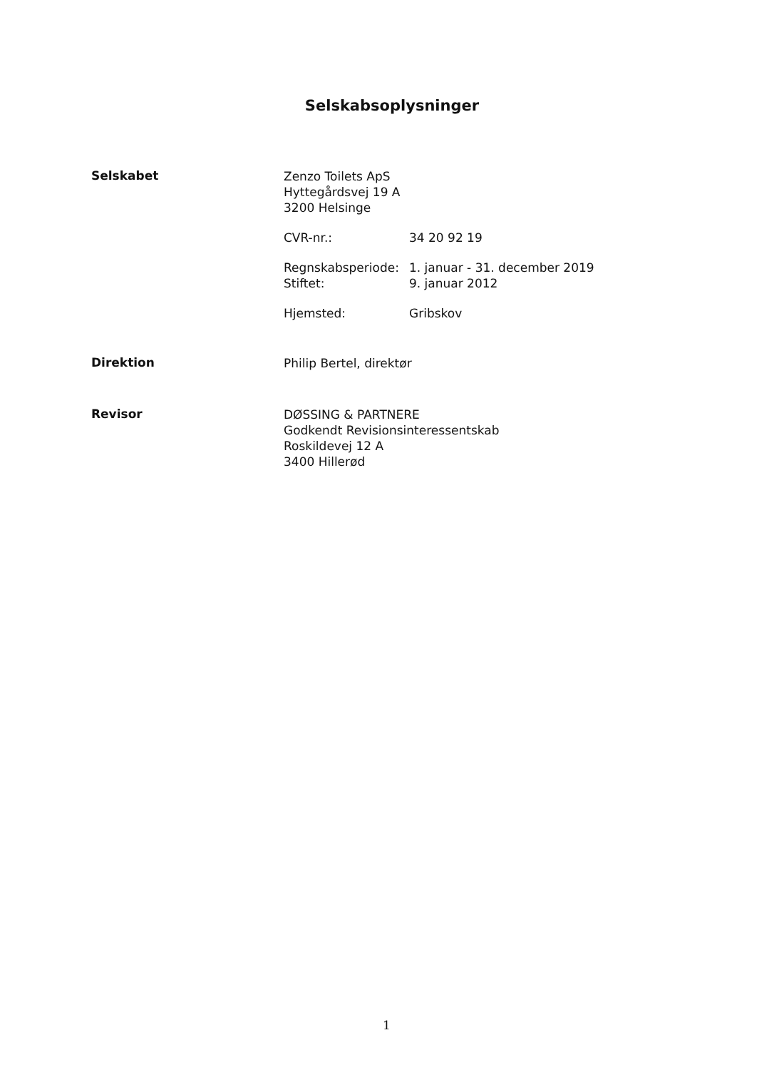Selskabsoplysninger
Selskabet
Zenzo Toilets ApS
Hyttegårdsvej 19 A
3200 Helsinge
CVR-nr.: 34 20 92 19
Regnskabsperiode: 1. januar - 31. december 2019
Stiftet: 9. januar 2012
Hjemsted: Gribskov
Direktion
Philip Bertel, direktør
Revisor
DØSSING & PARTNERE
Godkendt Revisionsinteressentskab
Roskildevej 12 A
3400 Hillerød
1